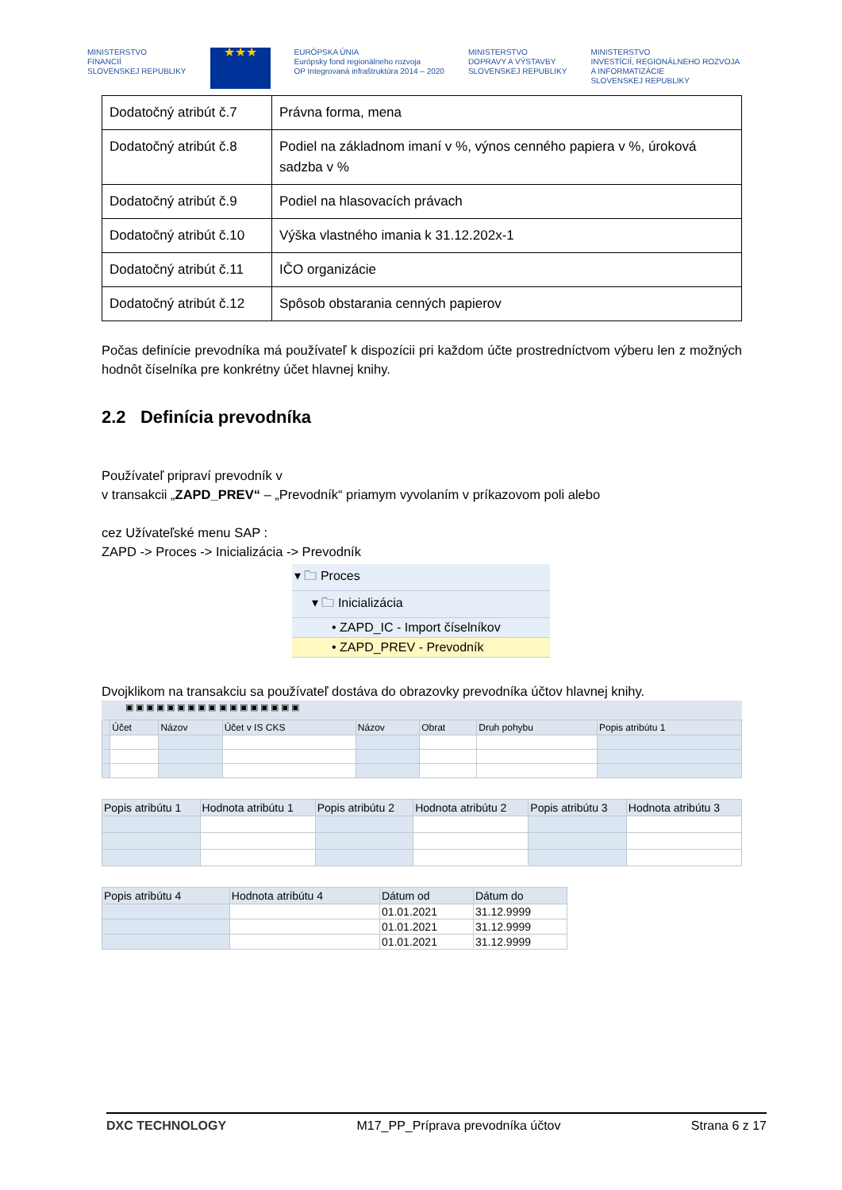MINISTERSTVO
FINANCIÍ
SLOVENSKEJ REPUBLIKY
★★★
EURÓPSKA ÚNIA
Európsky fond regionálneho rozvoja
OP Integrovaná infraštruktúra 2014 – 2020
MINISTERSTVO
DOPRAVY A VÝSTAVBY
SLOVENSKEJ REPUBLIKY
MINISTERSTVO
INVESTÍCIÍ, REGIONÁLNEHO ROZVOJA
A INFORMATIZÁCIE
SLOVENSKEJ REPUBLIKY
| Dodatočný atribút č.7 | Právna forma, mena |
| Dodatočný atribút č.8 | Podiel na základnom imaní v %, výnos cenného papiera v %, úroková sadzba v % |
| Dodatočný atribút č.9 | Podiel na hlasovacích právach |
| Dodatočný atribút č.10 | Výška vlastného imania k 31.12.202x-1 |
| Dodatočný atribút č.11 | IČO organizácie |
| Dodatočný atribút č.12 | Spôsob obstarania cenných papierov |
Počas definície prevodníka má používateľ k dispozícii pri každom účte prostredníctvom výberu len z možných hodnôt číselníka pre konkrétny účet hlavnej knihy.
2.2 Definícia prevodníka
Používateľ pripraví prevodník v
v transakcii „ZAPD_PREV“ – „Prevodník“ priamym vyvolaním v príkazovom poli alebo
cez Užívateľské menu SAP :
ZAPD -> Proces -> Inicializácia -> Prevodník
▾ 🗀 Proces
▾ 🗀 Inicializácia
• ZAPD_IC - Import číselníkov
• ZAPD_PREV - Prevodník
Dvojklikom na transakciu sa používateľ dostáva do obrazovky prevodníka účtov hlavnej knihy.
▣ ▣ ▣ ▣ ▣ ▣ ▣ ▣ ▣ ▣ ▣ ▣ ▣ ▣ ▣ ▣ ▣
| | Účet | Názov | Účet v IS CKS | Názov | Obrat | Druh pohybu | Popis atribútu 1 |
| --- | --- | --- | --- | --- | --- | --- | --- |
| Popis atribútu 1 | Hodnota atribútu 1 | Popis atribútu 2 | Hodnota atribútu 2 | Popis atribútu 3 | Hodnota atribútu 3 |
| --- | --- | --- | --- | --- | --- |
| Popis atribútu 4 | Hodnota atribútu 4 | Dátum od | Dátum do |
| --- | --- | --- | --- |
| | | 01.01.2021 | 31.12.9999 |
| | | 01.01.2021 | 31.12.9999 |
| | | 01.01.2021 | 31.12.9999 |
DXC TECHNOLOGY M17_PP_Príprava prevodníka účtov Strana 6 z 17